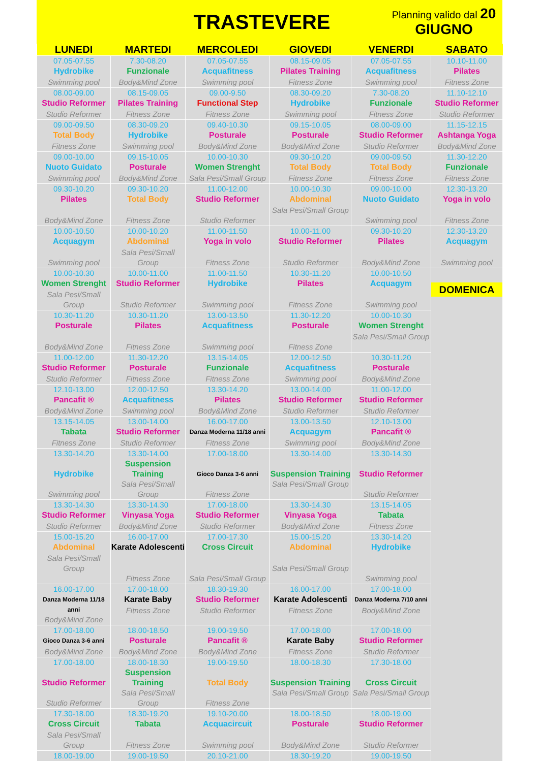TRASTEVERE
Planning valido dal 20
GIUGNO
| LUNEDI | MARTEDI | MERCOLEDI | GIOVEDI | VENERDI | SABATO |
| --- | --- | --- | --- | --- | --- |
| 07.05-07.55 Hydrobike Swimming pool | 7.30-08.20 Funzionale Body&Mind Zone | 07.05-07.55 Acquafitness Swimming pool | 08.15-09.05 Pilates Training Fitness Zone | 07.05-07.55 Acquafitness Swimming pool | 10.10-11.00 Pilates Fitness Zone |
| 08.00-09.00 Studio Reformer Studio Reformer | 08.15-09.05 Pilates Training Fitness Zone | 09.00-9.50 Functional Step Fitness Zone | 08.30-09.20 Hydrobike Swimming pool | 7.30-08.20 Funzionale Fitness Zone | 11.10-12.10 Studio Reformer Studio Reformer |
| 09.00-09.50 Total Body Fitness Zone | 08.30-09.20 Hydrobike Swimming pool | 09.40-10.30 Posturale Body&Mind Zone | 09.15-10.05 Posturale Body&Mind Zone | 08.00-09.00 Studio Reformer Studio Reformer | 11.15-12.15 Ashtanga Yoga Body&Mind Zone |
| 09.00-10.00 Nuoto Guidato Swimming pool | 09.15-10.05 Posturale Body&Mind Zone | 10.00-10.30 Women Strenght Sala Pesi/Small Group | 09.30-10.20 Total Body Fitness Zone | 09.00-09.50 Total Body Fitness Zone | 11.30-12.20 Funzionale Fitness Zone |
| 09.30-10.20 Pilates Body&Mind Zone | 09.30-10.20 Total Body Fitness Zone | 11.00-12.00 Studio Reformer Studio Reformer | 10.00-10.30 Abdominal Sala Pesi/Small Group | 09.00-10.00 Nuoto Guidato Swimming pool | 12.30-13.20 Yoga in volo Fitness Zone |
| 10.00-10.50 Acquagym Swimming pool | 10.00-10.20 Abdominal Sala Pesi/Small Group | 11.00-11.50 Yoga in volo Fitness Zone | 10.00-11.00 Studio Reformer Studio Reformer | 09.30-10.20 Pilates Body&Mind Zone | 12.30-13.20 Acquagym Swimming pool |
| 10.00-10.30 Women Strenght Sala Pesi/Small Group | 10.00-11.00 Studio Reformer Studio Reformer | 11.00-11.50 Hydrobike Swimming pool | 10.30-11.20 Pilates Fitness Zone | 10.00-10.50 Acquagym Swimming pool | DOMENICA |
| 10.30-11.20 Posturale Body&Mind Zone | 10.30-11.20 Pilates Fitness Zone | 13.00-13.50 Acquafitness Swimming pool | 11.30-12.20 Posturale Fitness Zone | 10.00-10.30 Women Strenght Sala Pesi/Small Group | |
| 11.00-12.00 Studio Reformer Studio Reformer | 11.30-12.20 Posturale Fitness Zone | 13.15-14.05 Funzionale Fitness Zone | 12.00-12.50 Acquafitness Swimming pool | 10.30-11.20 Posturale Body&Mind Zone | |
| 12.10-13.00 Pancafit ® Body&Mind Zone | 12.00-12.50 Acquafitness Swimming pool | 13.30-14.20 Pilates Body&Mind Zone | 13.00-14.00 Studio Reformer Studio Reformer | 11.00-12.00 Studio Reformer Studio Reformer | |
| 13.15-14.05 Tabata Fitness Zone | 13.00-14.00 Studio Reformer Studio Reformer | 16.00-17.00 Danza Moderna 11/18 anni Fitness Zone | 13.00-13.50 Acquagym Swimming pool | 12.10-13.00 Pancafit ® Body&Mind Zone | |
| 13.30-14.20 Hydrobike Swimming pool | 13.30-14.00 Suspension Training Sala Pesi/Small Group | 17.00-18.00 Gioco Danza 3-6 anni Fitness Zone | 13.30-14.00 Suspension Training Sala Pesi/Small Group | 13.30-14.30 Studio Reformer Studio Reformer | |
| 13.30-14.30 Studio Reformer Studio Reformer | 13.30-14.30 Vinyasa Yoga Body&Mind Zone | 17.00-18.00 Studio Reformer Studio Reformer | 13.30-14.30 Vinyasa Yoga Body&Mind Zone | 13.15-14.05 Tabata Fitness Zone | |
| 15.00-15.20 Abdominal Sala Pesi/Small Group | 16.00-17.00 Karate Adolescenti Fitness Zone | 17.00-17.30 Cross Circuit Sala Pesi/Small Group | 15.00-15.20 Abdominal Sala Pesi/Small Group | 13.30-14.20 Hydrobike Swimming pool | |
| 16.00-17.00 Danza Moderna 11/18 anni Body&Mind Zone | 17.00-18.00 Karate Baby Fitness Zone | 18.30-19.30 Studio Reformer Studio Reformer | 16.00-17.00 Karate Adolescenti Fitness Zone | 17.00-18.00 Danza Moderna 7/10 anni Body&Mind Zone | |
| 17.00-18.00 Gioco Danza 3-6 anni Body&Mind Zone | 18.00-18.50 Posturale Body&Mind Zone | 19.00-19.50 Pancafit ® Body&Mind Zone | 17.00-18.00 Karate Baby Fitness Zone | 17.00-18.00 Studio Reformer Studio Reformer | |
| 17.00-18.00 Studio Reformer Studio Reformer | 18.00-18.30 Suspension Training Sala Pesi/Small Group | 19.00-19.50 Total Body Fitness Zone | 18.00-18.30 Suspension Training Sala Pesi/Small Group | 17.30-18.00 Cross Circuit Sala Pesi/Small Group | |
| 17.30-18.00 Cross Circuit Sala Pesi/Small Group | 18.30-19.20 Tabata Fitness Zone | 19.10-20.00 Acquacircuit Swimming pool | 18.00-18.50 Posturale Body&Mind Zone | 18.00-19.00 Studio Reformer Studio Reformer | |
| 18.00-19.00 | 19.00-19.50 | 20.10-21.00 | 18.30-19.20 | 19.00-19.50 | |